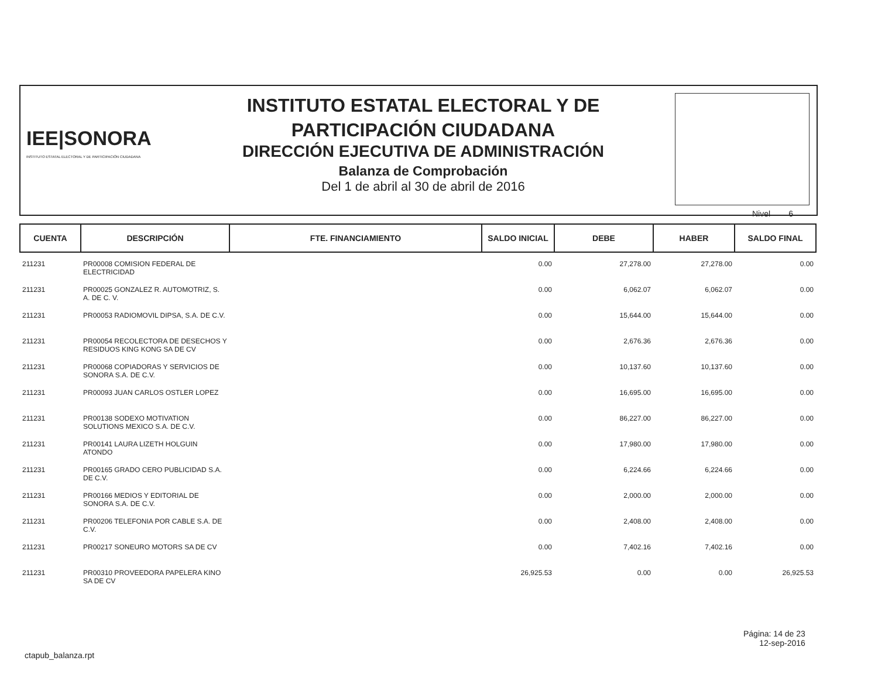IEE|SONORA
INSTITUTO ESTATAL ELECTORAL Y DE PARTICIPACIÓN CIUDADANA
INSTITUTO ESTATAL ELECTORAL Y DE
PARTICIPACIÓN CIUDADANA
DIRECCIÓN EJECUTIVA DE ADMINISTRACIÓN
Balanza de Comprobación
Del 1 de abril al 30 de abril de 2016
Nivel 6
| CUENTA | DESCRIPCIÓN | FTE. FINANCIAMIENTO | SALDO INICIAL | DEBE | HABER | SALDO FINAL |
| --- | --- | --- | --- | --- | --- | --- |
| 211231 | PR00008 COMISION FEDERAL DE ELECTRICIDAD | | 0.00 | 27,278.00 | 27,278.00 | 0.00 |
| 211231 | PR00025 GONZALEZ R. AUTOMOTRIZ, S. A. DE C. V. | | 0.00 | 6,062.07 | 6,062.07 | 0.00 |
| 211231 | PR00053 RADIOMOVIL DIPSA, S.A. DE C.V. | | 0.00 | 15,644.00 | 15,644.00 | 0.00 |
| 211231 | PR00054 RECOLECTORA DE DESECHOS Y RESIDUOS KING KONG SA DE CV | | 0.00 | 2,676.36 | 2,676.36 | 0.00 |
| 211231 | PR00068 COPIADORAS Y SERVICIOS DE SONORA S.A. DE C.V. | | 0.00 | 10,137.60 | 10,137.60 | 0.00 |
| 211231 | PR00093 JUAN CARLOS OSTLER LOPEZ | | 0.00 | 16,695.00 | 16,695.00 | 0.00 |
| 211231 | PR00138 SODEXO MOTIVATION SOLUTIONS MEXICO S.A. DE C.V. | | 0.00 | 86,227.00 | 86,227.00 | 0.00 |
| 211231 | PR00141 LAURA LIZETH HOLGUIN ATONDO | | 0.00 | 17,980.00 | 17,980.00 | 0.00 |
| 211231 | PR00165 GRADO CERO PUBLICIDAD S.A. DE C.V. | | 0.00 | 6,224.66 | 6,224.66 | 0.00 |
| 211231 | PR00166 MEDIOS Y EDITORIAL DE SONORA S.A. DE C.V. | | 0.00 | 2,000.00 | 2,000.00 | 0.00 |
| 211231 | PR00206 TELEFONIA POR CABLE S.A. DE C.V. | | 0.00 | 2,408.00 | 2,408.00 | 0.00 |
| 211231 | PR00217 SONEURO MOTORS SA DE CV | | 0.00 | 7,402.16 | 7,402.16 | 0.00 |
| 211231 | PR00310 PROVEEDORA PAPELERA KINO SA DE CV | | 26,925.53 | 0.00 | 0.00 | 26,925.53 |
ctapub_balanza.rpt
Página: 14 de 23
12-sep-2016